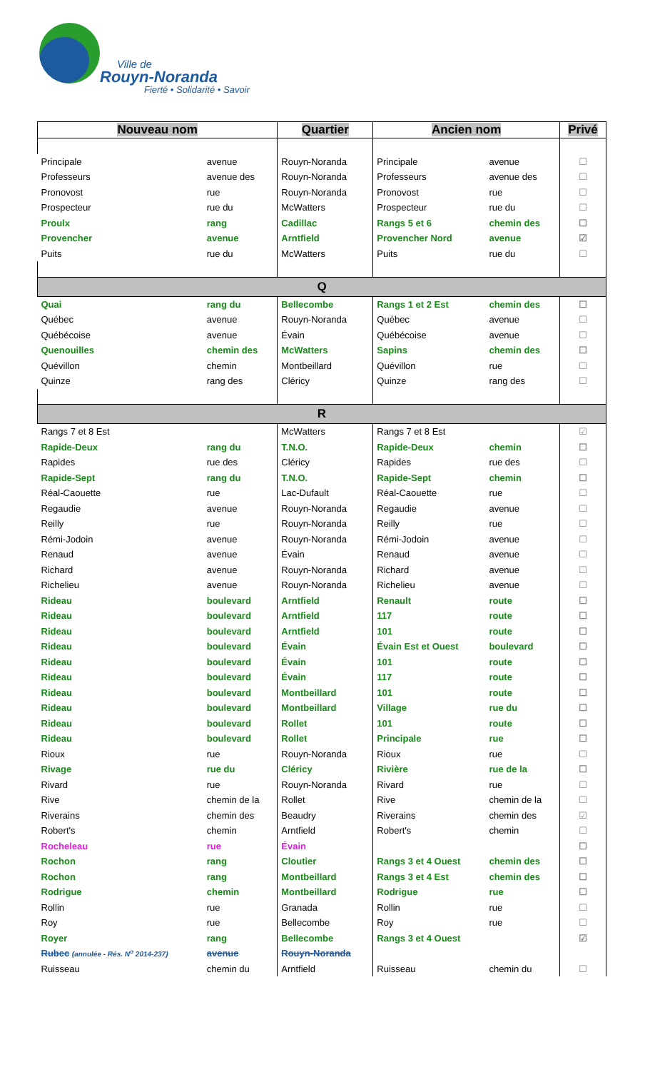Ville de
Rouyn-Noranda
Fierté • Solidarité • Savoir
| Nouveau nom | | Quartier | Ancien nom | | Privé |
| --- | --- | --- | --- | --- | --- |
| Principale | avenue | Rouyn-Noranda | Principale | avenue | ☐ |
| Professeurs | avenue des | Rouyn-Noranda | Professeurs | avenue des | ☐ |
| Pronovost | rue | Rouyn-Noranda | Pronovost | rue | ☐ |
| Prospecteur | rue du | McWatters | Prospecteur | rue du | ☐ |
| Proulx | rang | Cadillac | Rangs 5 et 6 | chemin des | ☐ |
| Provencher | avenue | Arntfield | Provencher Nord | avenue | ☑ |
| Puits | rue du | McWatters | Puits | rue du | ☐ |
| Q | | | | | |
| Quai | rang du | Bellecombe | Rangs 1 et 2 Est | chemin des | ☐ |
| Québec | avenue | Rouyn-Noranda | Québec | avenue | ☐ |
| Québécoise | avenue | Évain | Québécoise | avenue | ☐ |
| Quenouilles | chemin des | McWatters | Sapins | chemin des | ☐ |
| Quévillon | chemin | Montbeillard | Quévillon | rue | ☐ |
| Quinze | rang des | Cléricy | Quinze | rang des | ☐ |
| R | | | | | |
| Rangs 7 et 8 Est | | McWatters | Rangs 7 et 8 Est | | ☑ |
| Rapide-Deux | rang du | T.N.O. | Rapide-Deux | chemin | ☐ |
| Rapides | rue des | Cléricy | Rapides | rue des | ☐ |
| Rapide-Sept | rang du | T.N.O. | Rapide-Sept | chemin | ☐ |
| Réal-Caouette | rue | Lac-Dufault | Réal-Caouette | rue | ☐ |
| Regaudie | avenue | Rouyn-Noranda | Regaudie | avenue | ☐ |
| Reilly | rue | Rouyn-Noranda | Reilly | rue | ☐ |
| Rémi-Jodoin | avenue | Rouyn-Noranda | Rémi-Jodoin | avenue | ☐ |
| Renaud | avenue | Évain | Renaud | avenue | ☐ |
| Richard | avenue | Rouyn-Noranda | Richard | avenue | ☐ |
| Richelieu | avenue | Rouyn-Noranda | Richelieu | avenue | ☐ |
| Rideau | boulevard | Arntfield | Renault | route | ☐ |
| Rideau | boulevard | Arntfield | 117 | route | ☐ |
| Rideau | boulevard | Arntfield | 101 | route | ☐ |
| Rideau | boulevard | Évain | Évain Est et Ouest | boulevard | ☐ |
| Rideau | boulevard | Évain | 101 | route | ☐ |
| Rideau | boulevard | Évain | 117 | route | ☐ |
| Rideau | boulevard | Montbeillard | 101 | route | ☐ |
| Rideau | boulevard | Montbeillard | Village | rue du | ☐ |
| Rideau | boulevard | Rollet | 101 | route | ☐ |
| Rideau | boulevard | Rollet | Principale | rue | ☐ |
| Rioux | rue | Rouyn-Noranda | Rioux | rue | ☐ |
| Rivage | rue du | Cléricy | Rivière | rue de la | ☐ |
| Rivard | rue | Rouyn-Noranda | Rivard | rue | ☐ |
| Rive | chemin de la | Rollet | Rive | chemin de la | ☐ |
| Riverains | chemin des | Beaudry | Riverains | chemin des | ☑ |
| Robert's | chemin | Arntfield | Robert's | chemin | ☐ |
| Rocheleau | rue | Évain | | | ☐ |
| Rochon | rang | Cloutier | Rangs 3 et 4 Ouest | chemin des | ☐ |
| Rochon | rang | Montbeillard | Rangs 3 et 4 Est | chemin des | ☐ |
| Rodrigue | chemin | Montbeillard | Rodrigue | rue | ☐ |
| Rollin | rue | Granada | Rollin | rue | ☐ |
| Roy | rue | Bellecombe | Roy | rue | ☐ |
| Royer | rang | Bellecombe | Rangs 3 et 4 Ouest | | ☑ |
| Rubec (annulée - Rés. N<sup>o</sup> 2014-237) | avenue | Rouyn-Noranda | | | |
| Ruisseau | chemin du | Arntfield | Ruisseau | chemin du | ☐ |